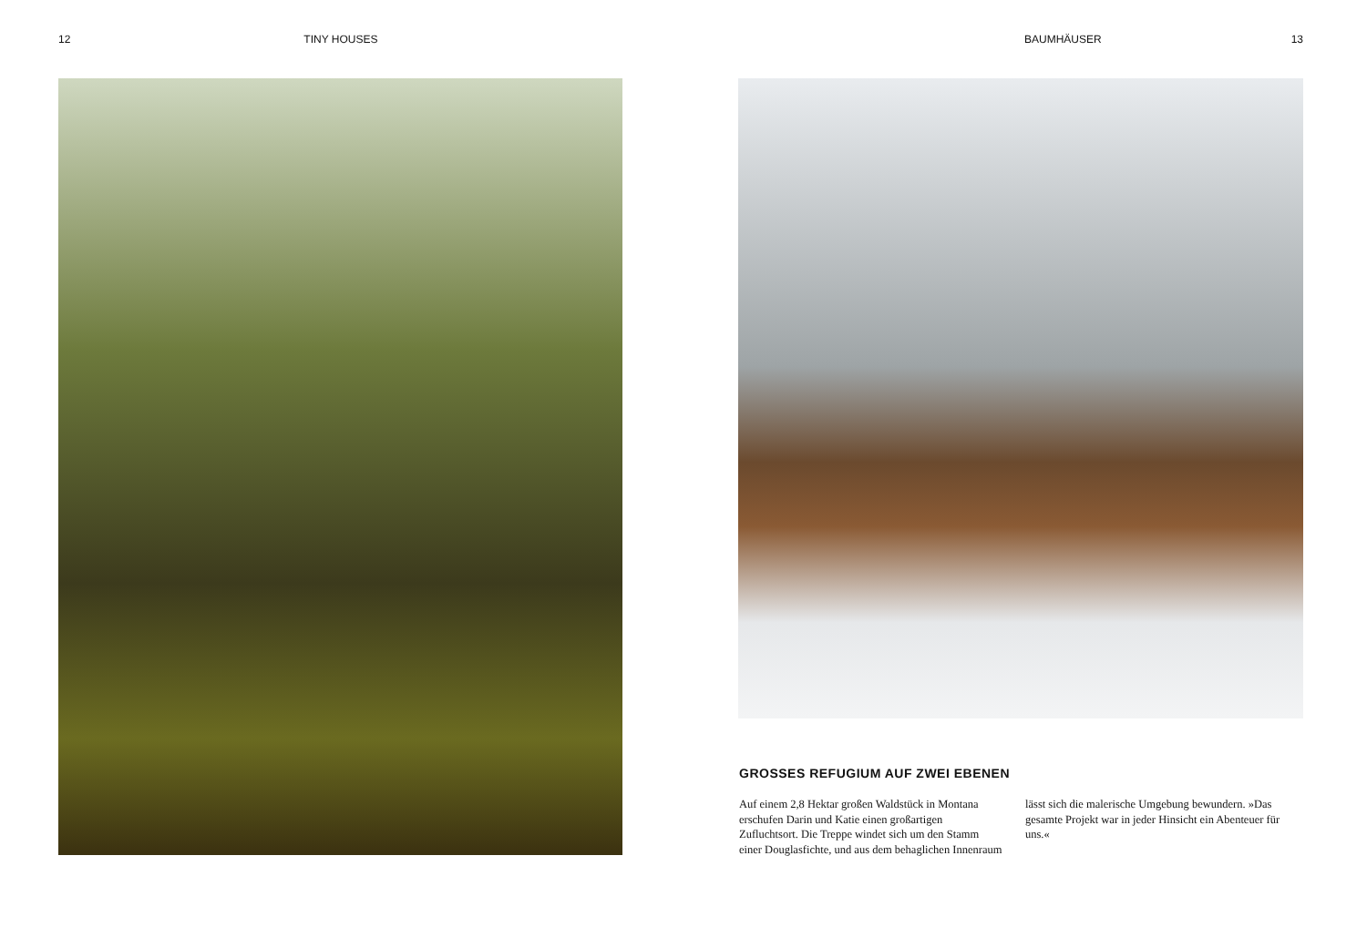12 TINY HOUSES BAUMHÄUSER 13
GROSSES REFUGIUM AUF ZWEI EBENEN
Auf einem 2,8 Hektar großen Waldstück in Montana erschufen Darin und Katie einen großartigen Zufluchtsort. Die Treppe windet sich um den Stamm einer Douglasfichte, und aus dem behaglichen Innenraum lässt sich die malerische Umgebung bewundern. »Das gesamte Projekt war in jeder Hinsicht ein Abenteuer für uns.«